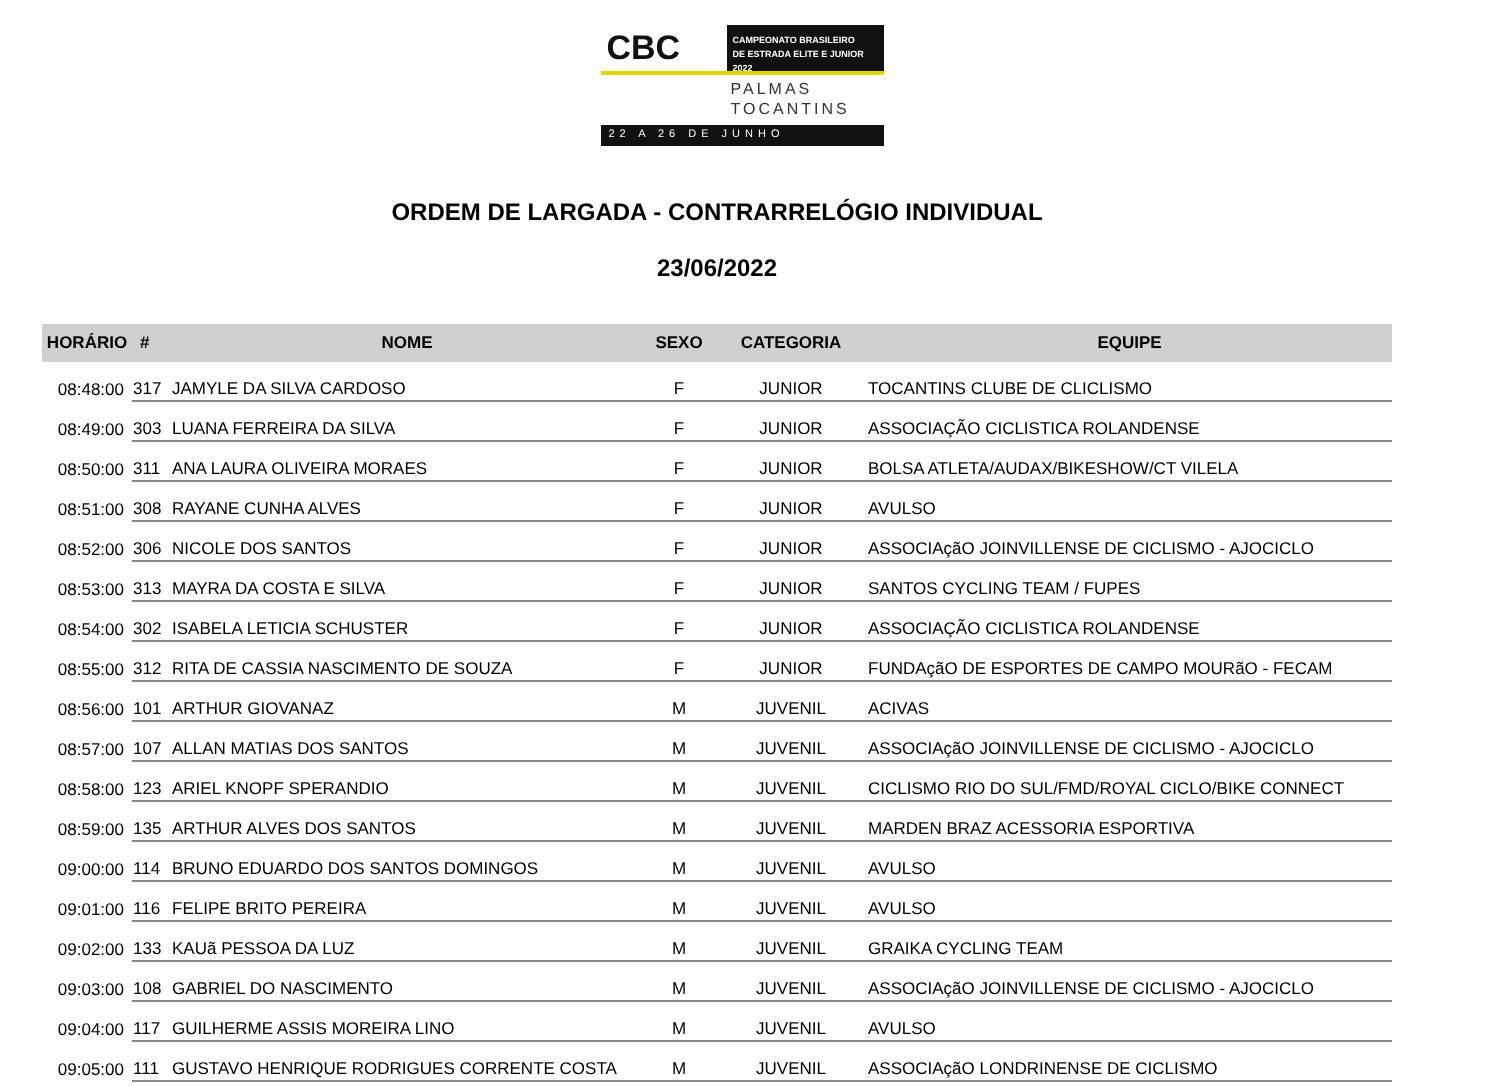CBC
CAMPEONATO BRASILEIRO
DE ESTRADA ELITE E JUNIOR 2022
PALMAS
TOCANTINS
22 A 26 DE JUNHO
ORDEM DE LARGADA - CONTRARRELÓGIO INDIVIDUAL
23/06/2022
| HORÁRIO | # | NOME | SEXO | CATEGORIA | EQUIPE |
| --- | --- | --- | --- | --- | --- |
| 08:48:00 | 317 | JAMYLE DA SILVA CARDOSO | F | JUNIOR | TOCANTINS CLUBE DE CLICLISMO |
| 08:49:00 | 303 | LUANA FERREIRA DA SILVA | F | JUNIOR | ASSOCIAÇÃO CICLISTICA ROLANDENSE |
| 08:50:00 | 311 | ANA LAURA OLIVEIRA MORAES | F | JUNIOR | BOLSA ATLETA/AUDAX/BIKESHOW/CT VILELA |
| 08:51:00 | 308 | RAYANE CUNHA ALVES | F | JUNIOR | AVULSO |
| 08:52:00 | 306 | NICOLE DOS SANTOS | F | JUNIOR | ASSOCIAçãO JOINVILLENSE DE CICLISMO - AJOCICLO |
| 08:53:00 | 313 | MAYRA DA COSTA E SILVA | F | JUNIOR | SANTOS CYCLING TEAM / FUPES |
| 08:54:00 | 302 | ISABELA LETICIA SCHUSTER | F | JUNIOR | ASSOCIAÇÃO CICLISTICA ROLANDENSE |
| 08:55:00 | 312 | RITA DE CASSIA NASCIMENTO DE SOUZA | F | JUNIOR | FUNDAçãO DE ESPORTES DE CAMPO MOURãO - FECAM |
| 08:56:00 | 101 | ARTHUR GIOVANAZ | M | JUVENIL | ACIVAS |
| 08:57:00 | 107 | ALLAN MATIAS DOS SANTOS | M | JUVENIL | ASSOCIAçãO JOINVILLENSE DE CICLISMO - AJOCICLO |
| 08:58:00 | 123 | ARIEL KNOPF SPERANDIO | M | JUVENIL | CICLISMO RIO DO SUL/FMD/ROYAL CICLO/BIKE CONNECT |
| 08:59:00 | 135 | ARTHUR ALVES DOS SANTOS | M | JUVENIL | MARDEN BRAZ ACESSORIA ESPORTIVA |
| 09:00:00 | 114 | BRUNO EDUARDO DOS SANTOS DOMINGOS | M | JUVENIL | AVULSO |
| 09:01:00 | 116 | FELIPE BRITO PEREIRA | M | JUVENIL | AVULSO |
| 09:02:00 | 133 | KAUã PESSOA DA LUZ | M | JUVENIL | GRAIKA CYCLING TEAM |
| 09:03:00 | 108 | GABRIEL DO NASCIMENTO | M | JUVENIL | ASSOCIAçãO JOINVILLENSE DE CICLISMO - AJOCICLO |
| 09:04:00 | 117 | GUILHERME ASSIS MOREIRA LINO | M | JUVENIL | AVULSO |
| 09:05:00 | 111 | GUSTAVO HENRIQUE RODRIGUES CORRENTE COSTA | M | JUVENIL | ASSOCIAçãO LONDRINENSE DE CICLISMO |